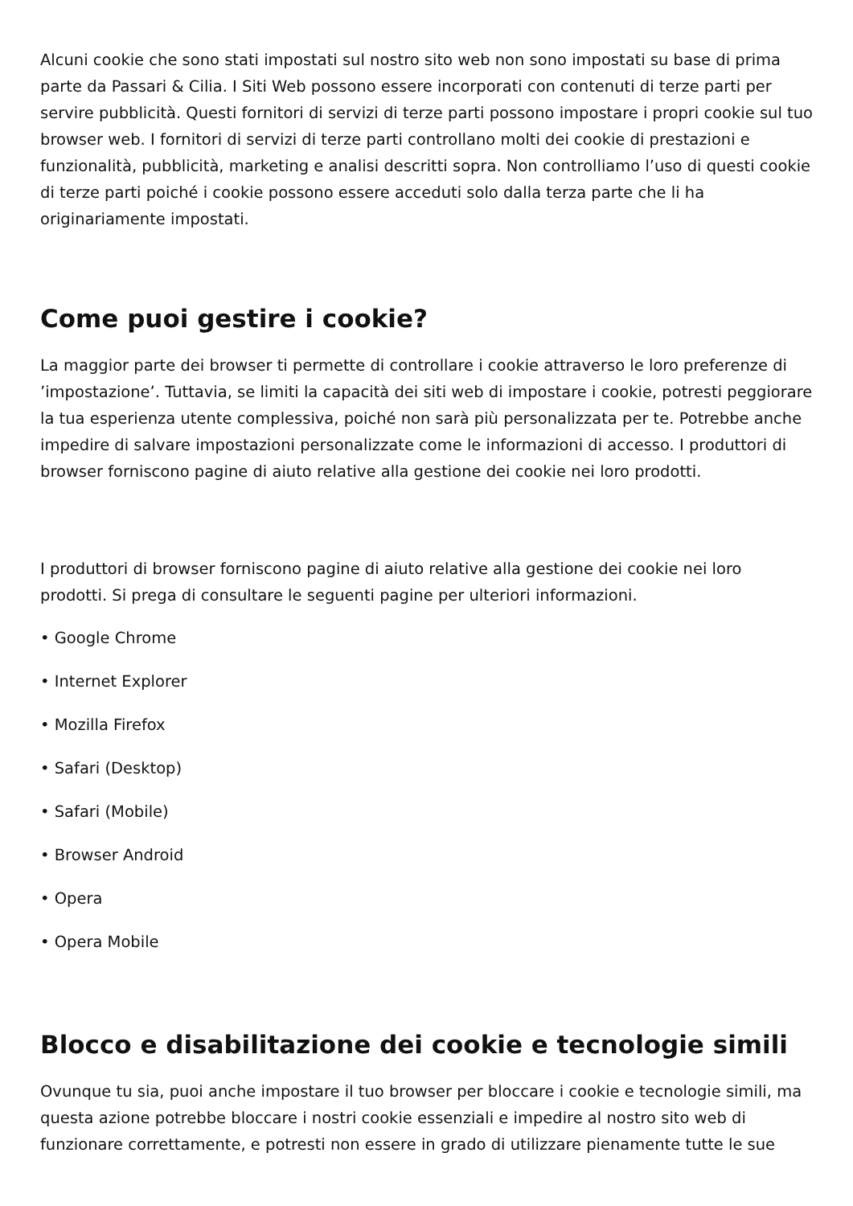Alcuni cookie che sono stati impostati sul nostro sito web non sono impostati su base di prima parte da Passari & Cilia. I Siti Web possono essere incorporati con contenuti di terze parti per servire pubblicità. Questi fornitori di servizi di terze parti possono impostare i propri cookie sul tuo browser web. I fornitori di servizi di terze parti controllano molti dei cookie di prestazioni e funzionalità, pubblicità, marketing e analisi descritti sopra. Non controlliamo l’uso di questi cookie di terze parti poiché i cookie possono essere acceduti solo dalla terza parte che li ha originariamente impostati.
Come puoi gestire i cookie?
La maggior parte dei browser ti permette di controllare i cookie attraverso le loro preferenze di ’impostazione’. Tuttavia, se limiti la capacità dei siti web di impostare i cookie, potresti peggiorare la tua esperienza utente complessiva, poiché non sarà più personalizzata per te. Potrebbe anche impedire di salvare impostazioni personalizzate come le informazioni di accesso. I produttori di browser forniscono pagine di aiuto relative alla gestione dei cookie nei loro prodotti.
I produttori di browser forniscono pagine di aiuto relative alla gestione dei cookie nei loro prodotti. Si prega di consultare le seguenti pagine per ulteriori informazioni.
• Google Chrome
• Internet Explorer
• Mozilla Firefox
• Safari (Desktop)
• Safari (Mobile)
• Browser Android
• Opera
• Opera Mobile
Blocco e disabilitazione dei cookie e tecnologie simili
Ovunque tu sia, puoi anche impostare il tuo browser per bloccare i cookie e tecnologie simili, ma questa azione potrebbe bloccare i nostri cookie essenziali e impedire al nostro sito web di funzionare correttamente, e potresti non essere in grado di utilizzare pienamente tutte le sue